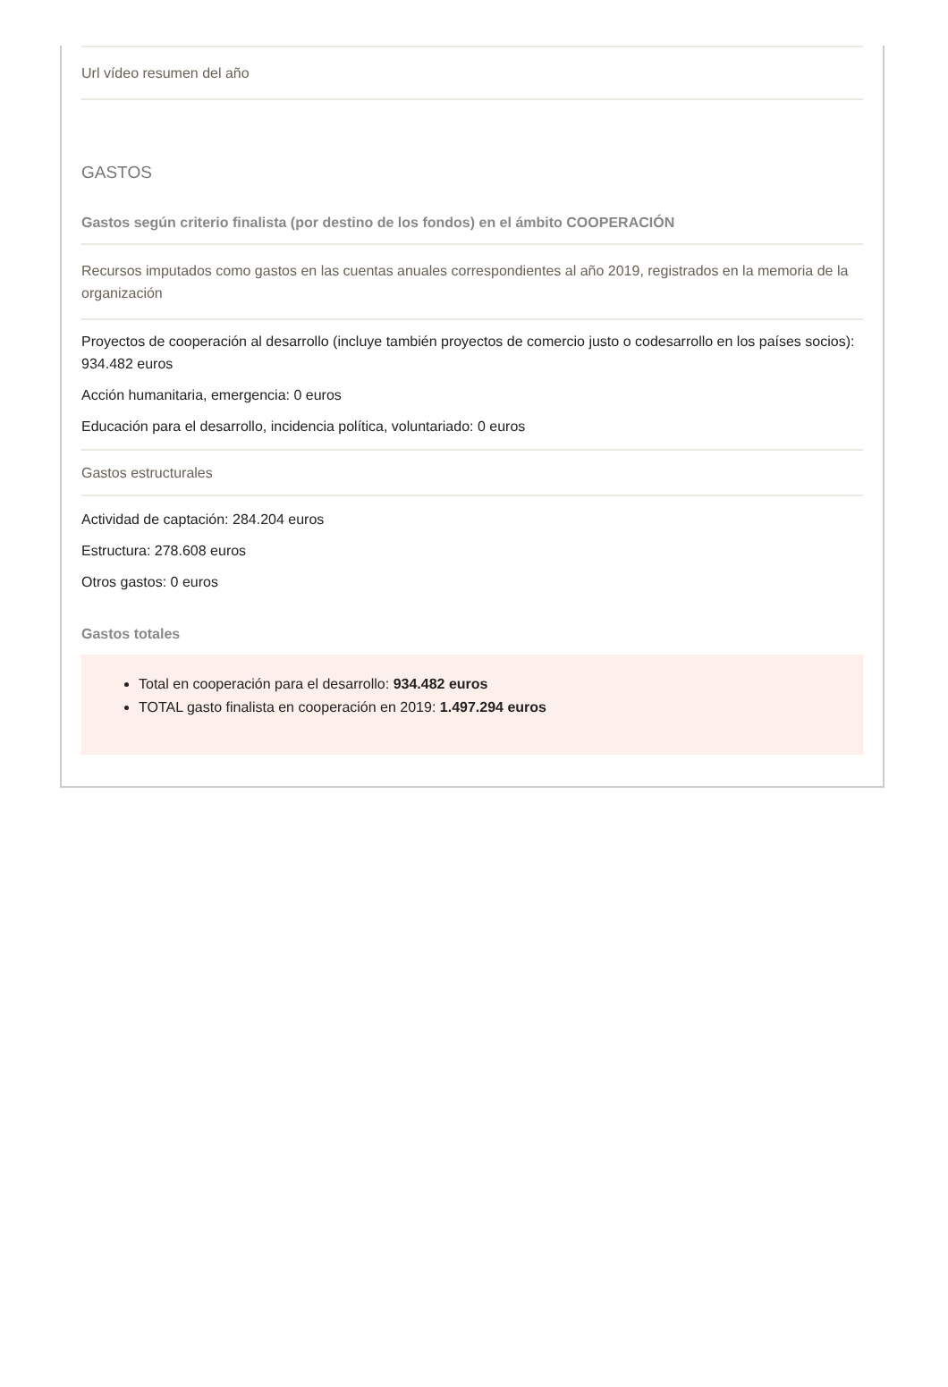Url vídeo resumen del año
GASTOS
Gastos según criterio finalista (por destino de los fondos) en el ámbito COOPERACIÓN
Recursos imputados como gastos en las cuentas anuales correspondientes al año 2019, registrados en la memoria de la organización
Proyectos de cooperación al desarrollo (incluye también proyectos de comercio justo o codesarrollo en los países socios): 934.482 euros
Acción humanitaria, emergencia: 0 euros
Educación para el desarrollo, incidencia política, voluntariado: 0 euros
Gastos estructurales
Actividad de captación: 284.204 euros
Estructura: 278.608 euros
Otros gastos: 0 euros
Gastos totales
Total en cooperación para el desarrollo: 934.482 euros
TOTAL gasto finalista en cooperación en 2019: 1.497.294 euros